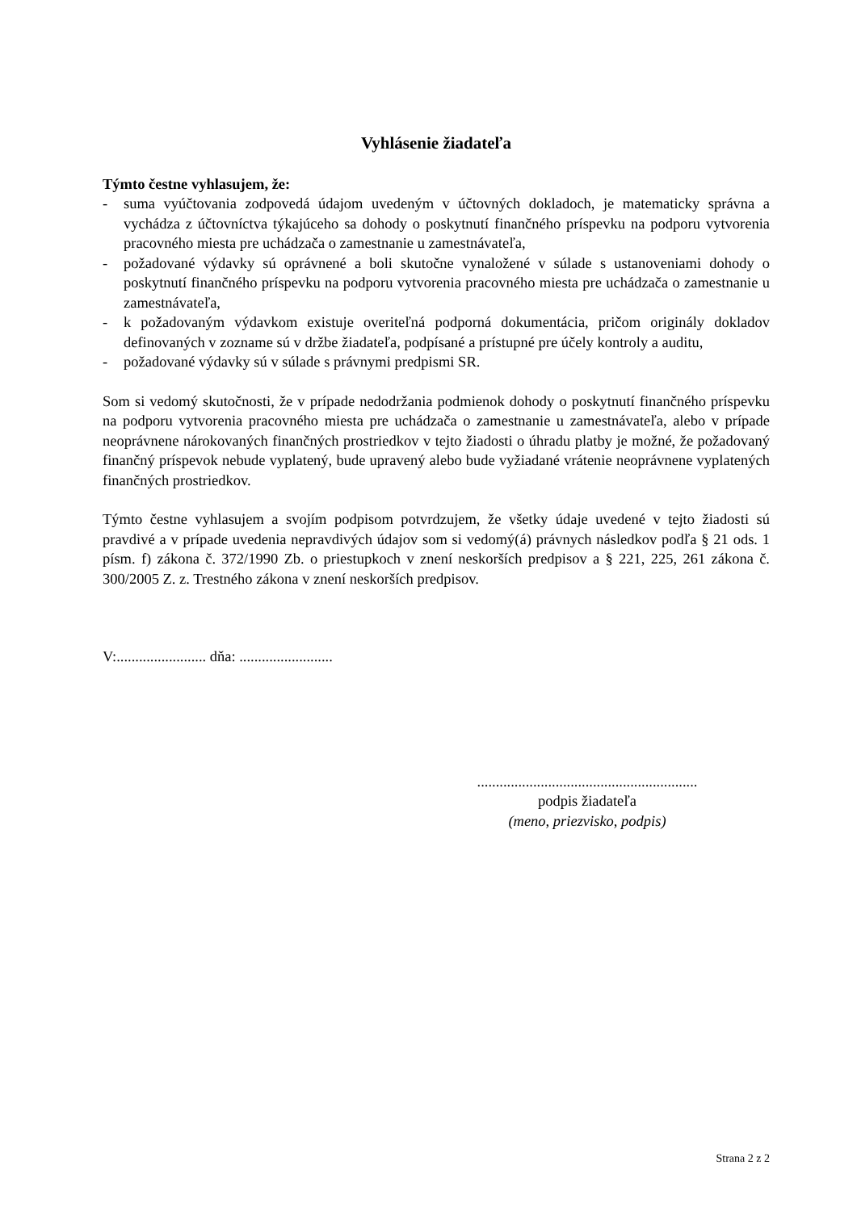Vyhlásenie žiadateľa
Týmto čestne vyhlasujem, že:
- suma vyúčtovania zodpovedá údajom uvedeným v účtovných dokladoch, je matematicky správna a vychádza z účtovníctva týkajúceho sa dohody o poskytnutí finančného príspevku na podporu vytvorenia pracovného miesta pre uchádzača o zamestnanie u zamestnávateľa,
- požadované výdavky sú oprávnené a boli skutočne vynaložené v súlade s ustanoveniami dohody o poskytnutí finančného príspevku na podporu vytvorenia pracovného miesta pre uchádzača o zamestnanie u zamestnávateľa,
- k požadovaným výdavkom existuje overiteľná podporná dokumentácia, pričom originály dokladov definovaných v zozname sú v držbe žiadateľa, podpísané a prístupné pre účely kontroly a auditu,
- požadované výdavky sú v súlade s právnymi predpismi SR.
Som si vedomý skutočnosti, že v prípade nedodržania podmienok dohody o poskytnutí finančného príspevku na podporu vytvorenia pracovného miesta pre uchádzača o zamestnanie u zamestnávateľa, alebo v prípade neoprávnene nárokovaných finančných prostriedkov v tejto žiadosti o úhradu platby je možné, že požadovaný finančný príspevok nebude vyplatený, bude upravený alebo bude vyžiadané vrátenie neoprávnene vyplatených finančných prostriedkov.
Týmto čestne vyhlasujem a svojím podpisom potvrdzujem, že všetky údaje uvedené v tejto žiadosti sú pravdivé a v prípade uvedenia nepravdivých údajov som si vedomý(á) právnych následkov podľa § 21 ods. 1 písm. f) zákona č. 372/1990 Zb. o priestupkoch v znení neskorších predpisov a § 221, 225, 261 zákona č. 300/2005 Z. z. Trestného zákona v znení neskorších predpisov.
V:........................ dňa: .........................
...........................................................
podpis žiadateľa
(meno, priezvisko, podpis)
Strana 2 z 2